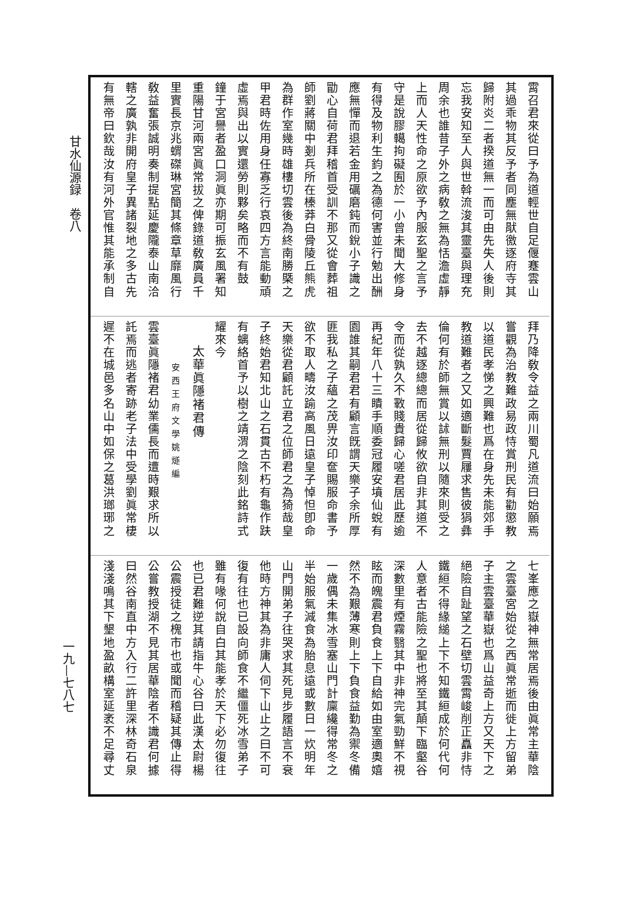霄召君來從曰予為道輕世自足偃蹇雲山
其過乖物其反予者同塵無猒徼逐府寺其
歸附炎二者揆道無一而可由先失人後則
忘我安知至人與世斡流浚其靈臺與理充
周余也誰昔子外之病敎之無為恬澹虛靜
上而人天性命之原欲予內服玄聖之言予
守是說膠轕拘礙囿於一小曾未聞大修身
有得及物利生鈞之為德何害並行勉出酬
應無憚而退若金用礪磨鈍而銳小子識之
勖心自荷君拜稽首受訓不那又從會葬祖
師劉蔣關中剗兵所在榛莽白骨陵丘熊虎
為群作室幾時雄樓切雲後為終南勝槩之
甲君時佐用身任寡乏行哀四方言能動頑
虛焉與出以實還勞則夥矣略而不有鼓
鐘于宮譽者盈口洞眞亦期可振玄風署知
重陽甘河兩宮眞常拔之俾錄道敎廣員千
里實長京兆蝟磔琳宮簡其條章草靡風行
敎益奮張誠明奏制提點延慶隴泰山南洽
轄之廣孰非開府皇子異諸裂地之多古先
有無帝曰欽哉汝有河外官惟其能承制自
拜乃降敎令益之兩川蜀凡道流曰始願焉
嘗觀為治教難政易政恃賞刑民有勸懲教
以道民孝悌之興難也爲在身先未能郊手
教道難者之又如適斷髮賈屨求售彼狷彝
倫何有於師無賞以訹無刑以隨來則受之
去不越逐總總而居從歸攸欲自非其道不
令而從孰久不斁賤貴歸心嗟君居此歷逾
再紀年八十三瞶手順委冠履安墳仙蛻有
園誰其嗣君君有顧言旣謂天樂子余所厚
匪我私之子蘊之茂畀汝印奩賜服命書予
欲不取人疇汝踰高風日遠皇子悼怛卽命
天樂從君顧託立君之位師君之為猗哉皇
子終始君知北山之石貫古不朽有龜作趺
有螭絡首予以樹之靖渭之陰刻此銘詩式
耀來今
太華眞隱褚君傳
安西王府文學姚燧編
雲臺眞隱褚君幼業儒長而遭時艱求所以
託焉而逃者寄跡老子法中受學劉眞常棲
遲不在城邑多名山中如保之葛洪瑯琊之
七峯應之嶽神無常居焉後由眞常主華陰
之雲臺宮始從之西眞常逝而徙上方留弟
子主雲臺華嶽也爲山益奇上方又天下之
絕險自趾望之石壁切雲霄峻削正矗非恃
鐵絙不得緣縋上下不知鐵絙成於何代何
人意者古能險之聖也將至其顛下臨壑谷
深數里有煙霧翳其中非神完氣勁鮮不視
眩而魄震君負食上下自給如由室適奧嬉
然不為艱薄寒則上下負食益勤為禦冬備
一歲偶未集冰雪塞山門計廩纔得常冬之
半始服氣減食為胎息遠或數日一炊明年
山門開弟子往哭求其死見步履語言不衰
他時方神其為非庸人伺下山止之曰不可
復有往也已設向師食不繼僵死冰雪弟子
雖有喙何說自白其能孝於天下必勿復往
也已君難逆其請指牛心谷曰此漢太尉楊
公震授徒之槐市也或聞而稽疑其傳止得
公嘗教授湖不見其居華陰者不識君何據
曰然谷南直中方入行二許里深林奇石泉
淺淺鳴其下墾地盈畝構室延袤不足尋丈
甘水仙源録　卷八
一九—七八七